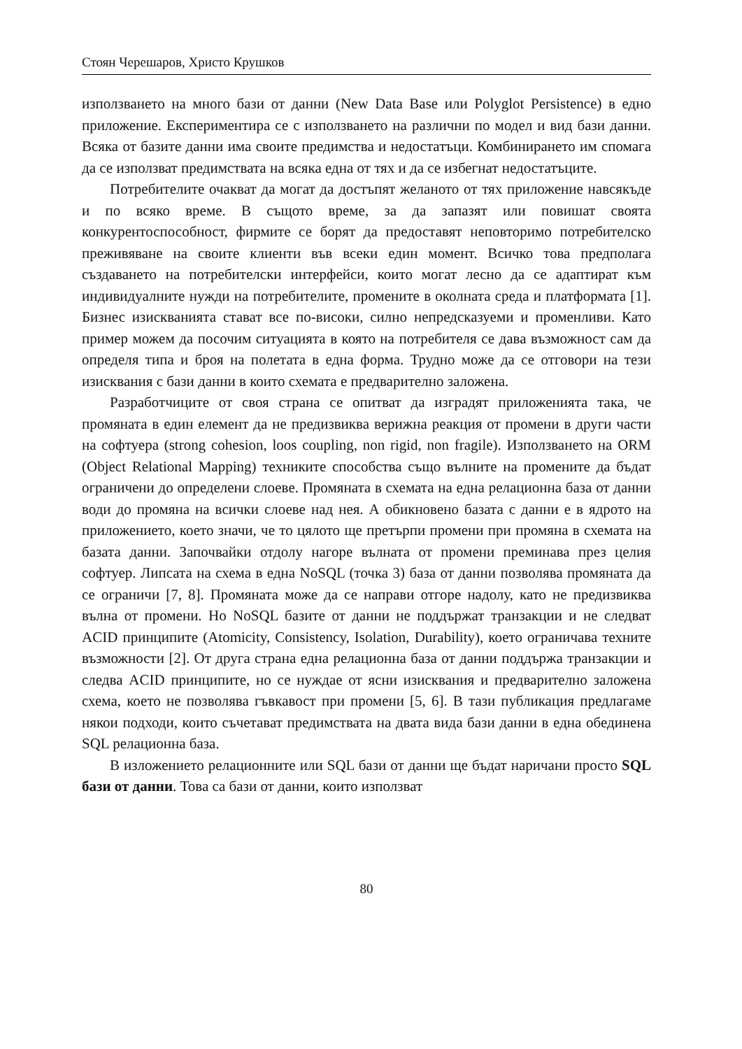Стоян Черешаров, Христо Крушков
използването на много бази от данни (New Data Base или Polyglot Persistence) в едно приложение. Експериментира се с използването на различни по модел и вид бази данни. Всяка от базите данни има своите предимства и недостатъци. Комбинирането им спомага да се използват предимствата на всяка една от тях и да се избегнат недостатъците.
Потребителите очакват да могат да достъпят желаното от тях приложение навсякъде и по всяко време. В същото време, за да запазят или повишат своята конкурентоспособност, фирмите се борят да предоставят неповторимо потребителско преживяване на своите клиенти във всеки един момент. Всичко това предполага създаването на потребителски интерфейси, които могат лесно да се адаптират към индивидуалните нужди на потребителите, промените в околната среда и платформата [1]. Бизнес изискванията стават все по-високи, силно непредсказуеми и променливи. Като пример можем да посочим ситуацията в която на потребителя се дава възможност сам да определя типа и броя на полетата в една форма. Трудно може да се отговори на тези изисквания с бази данни в които схемата е предварително заложена.
Разработчиците от своя страна се опитват да изградят приложенията така, че промяната в един елемент да не предизвиква верижна реакция от промени в други части на софтуера (strong cohesion, loos coupling, non rigid, non fragile). Използването на ORM (Object Relational Mapping) техниките способства също вълните на промените да бъдат ограничени до определени слоеве. Промяната в схемата на една релационна база от данни води до промяна на всички слоеве над нея. А обикновено базата с данни е в ядрото на приложението, което значи, че то цялото ще претърпи промени при промяна в схемата на базата данни. Започвайки отдолу нагоре вълната от промени преминава през целия софтуер. Липсата на схема в една NoSQL (точка 3) база от данни позволява промяната да се ограничи [7, 8]. Промяната може да се направи отгоре надолу, като не предизвиква вълна от промени. Но NoSQL базите от данни не поддържат транзакции и не следват ACID принципите (Atomicity, Consistency, Isolation, Durability), което ограничава техните възможности [2]. От друга страна една релационна база от данни поддържа транзакции и следва ACID принципите, но се нуждае от ясни изисквания и предварително заложена схема, което не позволява гъвкавост при промени [5, 6]. В тази публикация предлагаме някои подходи, които съчетават предимствата на двата вида бази данни в една обединена SQL релационна база.
В изложението релационните или SQL бази от данни ще бъдат наричани просто SQL бази от данни. Това са бази от данни, които използват
80